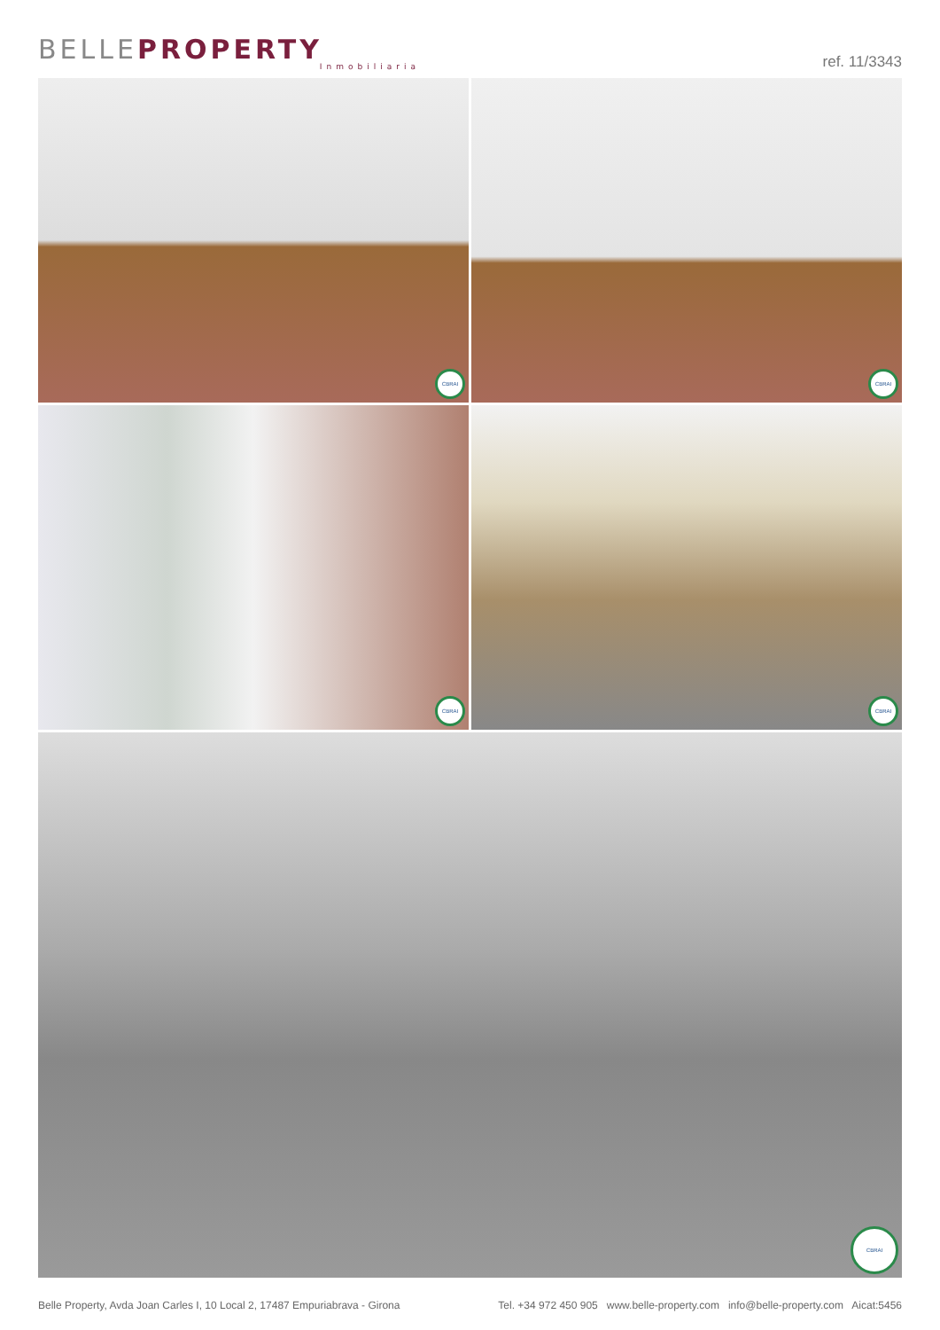BELLEPROPERTY
Inmobiliaria
ref. 11/3343
CBRAI
CBRAI
CBRAI
CBRAI
CBRAI
Belle Property, Avda Joan Carles I, 10 Local 2, 17487 Empuriabrava - Girona Tel. +34 972 450 905 www.belle-property.com info@belle-property.com Aicat:5456